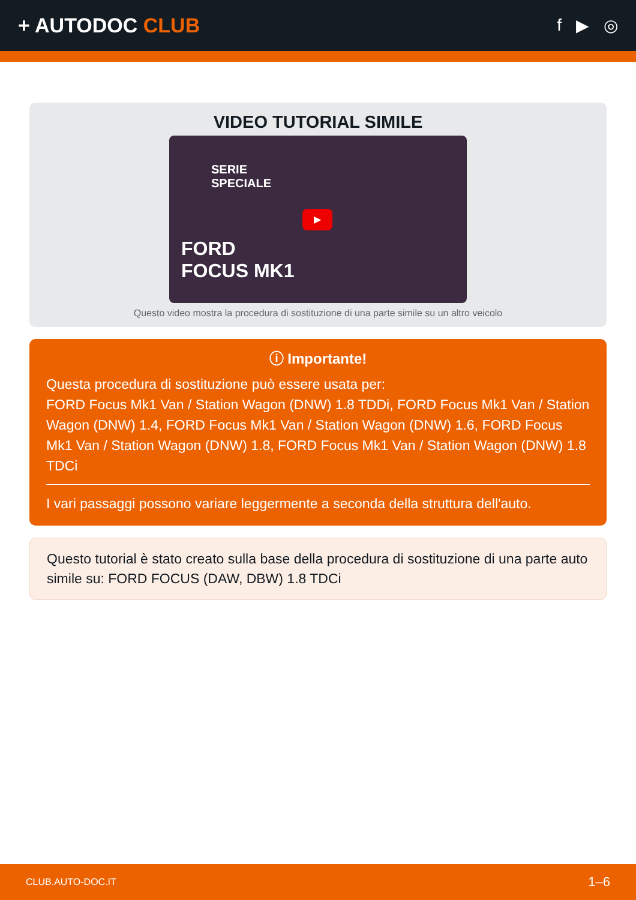+ AUTODOC CLUB
f ▶ ◎
VIDEO TUTORIAL SIMILE
SERIE
SPECIALE
FORD
FOCUS MK1
▶
Questo video mostra la procedura di sostituzione di una parte simile su un altro veicolo
ⓘ Importante!
Questa procedura di sostituzione può essere usata per:
FORD Focus Mk1 Van / Station Wagon (DNW) 1.8 TDDi, FORD Focus Mk1 Van / Station Wagon (DNW) 1.4, FORD Focus Mk1 Van / Station Wagon (DNW) 1.6, FORD Focus Mk1 Van / Station Wagon (DNW) 1.8, FORD Focus Mk1 Van / Station Wagon (DNW) 1.8 TDCi
I vari passaggi possono variare leggermente a seconda della struttura dell'auto.
Questo tutorial è stato creato sulla base della procedura di sostituzione di una parte auto simile su: FORD FOCUS (DAW, DBW) 1.8 TDCi
CLUB.AUTO-DOC.IT 1–6